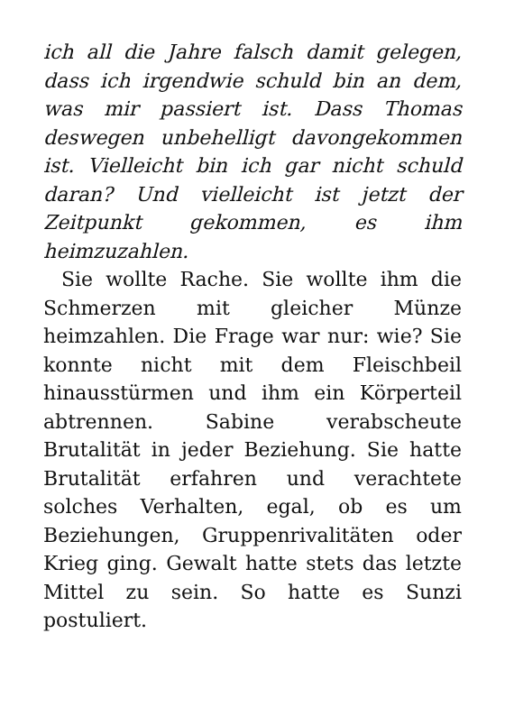ich all die Jahre falsch damit gelegen, dass ich irgendwie schuld bin an dem, was mir passiert ist. Dass Thomas deswegen unbehelligt davongekommen ist. Vielleicht bin ich gar nicht schuld daran? Und vielleicht ist jetzt der Zeitpunkt gekommen, es ihm heimzuzahlen.
Sie wollte Rache. Sie wollte ihm die Schmerzen mit gleicher Münze heimzahlen. Die Frage war nur: wie? Sie konnte nicht mit dem Fleischbeil hinausstürmen und ihm ein Körperteil abtrennen. Sabine verabscheute Brutalität in jeder Beziehung. Sie hatte Brutalität erfahren und verachtete solches Verhalten, egal, ob es um Beziehungen, Gruppenrivalitäten oder Krieg ging. Gewalt hatte stets das letzte Mittel zu sein. So hatte es Sunzi postuliert.